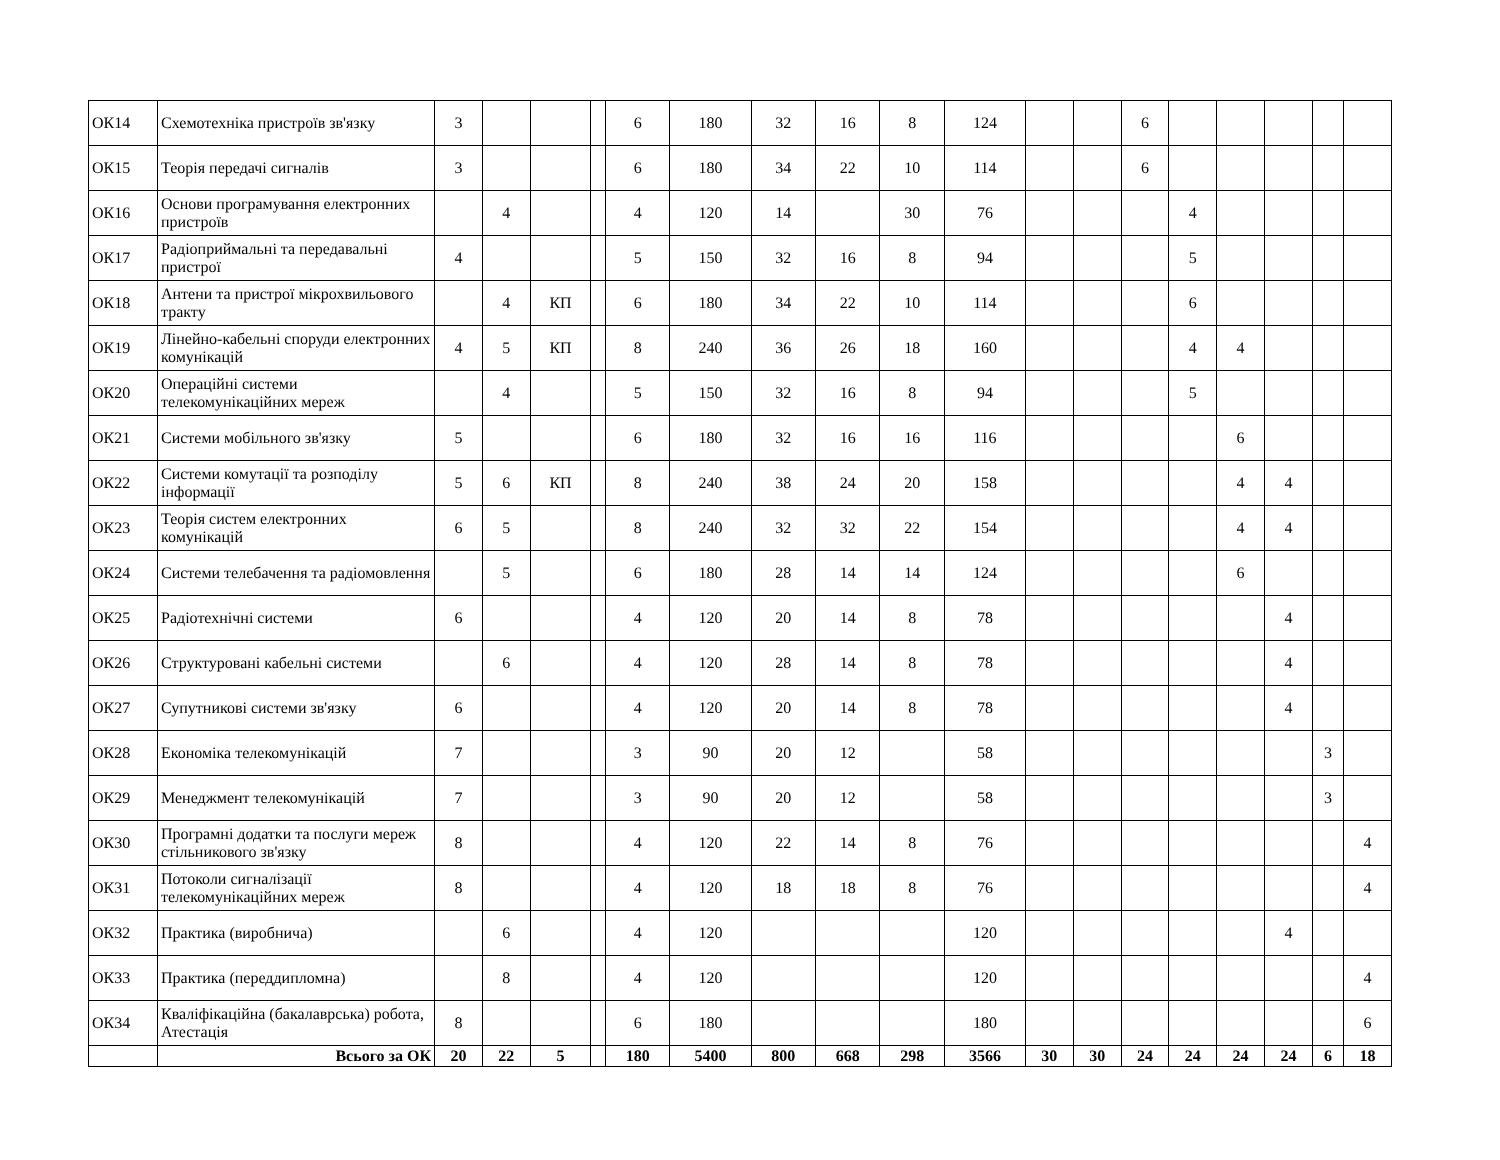| ОК14 | Схемотехніка пристроїв зв'язку | 3 | | | | 6 | 180 | 32 | 16 | 8 | 124 | | | 6 | | | | | |
| ОК15 | Теорія передачі сигналів | 3 | | | | 6 | 180 | 34 | 22 | 10 | 114 | | | 6 | | | | | |
| ОК16 | Основи програмування електронних пристроїв | | 4 | | | 4 | 120 | 14 | | 30 | 76 | | | | 4 | | | | |
| ОК17 | Радіоприймальні та передавальні пристрої | 4 | | | | 5 | 150 | 32 | 16 | 8 | 94 | | | | 5 | | | | |
| ОК18 | Антени та пристрої мікрохвильового тракту | | 4 | КП | | 6 | 180 | 34 | 22 | 10 | 114 | | | | 6 | | | | |
| ОК19 | Лінейно-кабельні споруди електронних комунікацій | 4 | 5 | КП | | 8 | 240 | 36 | 26 | 18 | 160 | | | | 4 | 4 | | | |
| ОК20 | Операційні системи телекомунікаційних мереж | | 4 | | | 5 | 150 | 32 | 16 | 8 | 94 | | | | 5 | | | | |
| ОК21 | Системи мобільного зв'язку | 5 | | | | 6 | 180 | 32 | 16 | 16 | 116 | | | | | 6 | | | |
| ОК22 | Системи комутації та розподілу інформації | 5 | 6 | КП | | 8 | 240 | 38 | 24 | 20 | 158 | | | | | 4 | 4 | | |
| ОК23 | Теорія систем електронних комунікацій | 6 | 5 | | | 8 | 240 | 32 | 32 | 22 | 154 | | | | | 4 | 4 | | |
| ОК24 | Системи телебачення та радіомовлення | | 5 | | | 6 | 180 | 28 | 14 | 14 | 124 | | | | | 6 | | | |
| ОК25 | Радіотехнічні системи | 6 | | | | 4 | 120 | 20 | 14 | 8 | 78 | | | | | | 4 | | |
| ОК26 | Структуровані кабельні системи | | 6 | | | 4 | 120 | 28 | 14 | 8 | 78 | | | | | | 4 | | |
| ОК27 | Супутникові системи зв'язку | 6 | | | | 4 | 120 | 20 | 14 | 8 | 78 | | | | | | 4 | | |
| ОК28 | Економіка телекомунікацій | 7 | | | | 3 | 90 | 20 | 12 | | 58 | | | | | | | 3 | |
| ОК29 | Менеджмент телекомунікацій | 7 | | | | 3 | 90 | 20 | 12 | | 58 | | | | | | | 3 | |
| ОК30 | Програмні додатки та послуги мереж стільникового зв'язку | 8 | | | | 4 | 120 | 22 | 14 | 8 | 76 | | | | | | | | 4 |
| ОК31 | Потоколи сигналізації телекомунікаційних мереж | 8 | | | | 4 | 120 | 18 | 18 | 8 | 76 | | | | | | | | 4 |
| ОК32 | Практика (виробнича) | | 6 | | | 4 | 120 | | | | 120 | | | | | | 4 | | |
| ОК33 | Практика (переддипломна) | | 8 | | | 4 | 120 | | | | 120 | | | | | | | | 4 |
| ОК34 | Кваліфікаційна (бакалаврська) робота, Атестація | 8 | | | | 6 | 180 | | | | 180 | | | | | | | | 6 |
| | Всього за ОК | 20 | 22 | 5 | | 180 | 5400 | 800 | 668 | 298 | 3566 | 30 | 30 | 24 | 24 | 24 | 24 | 6 | 18 |